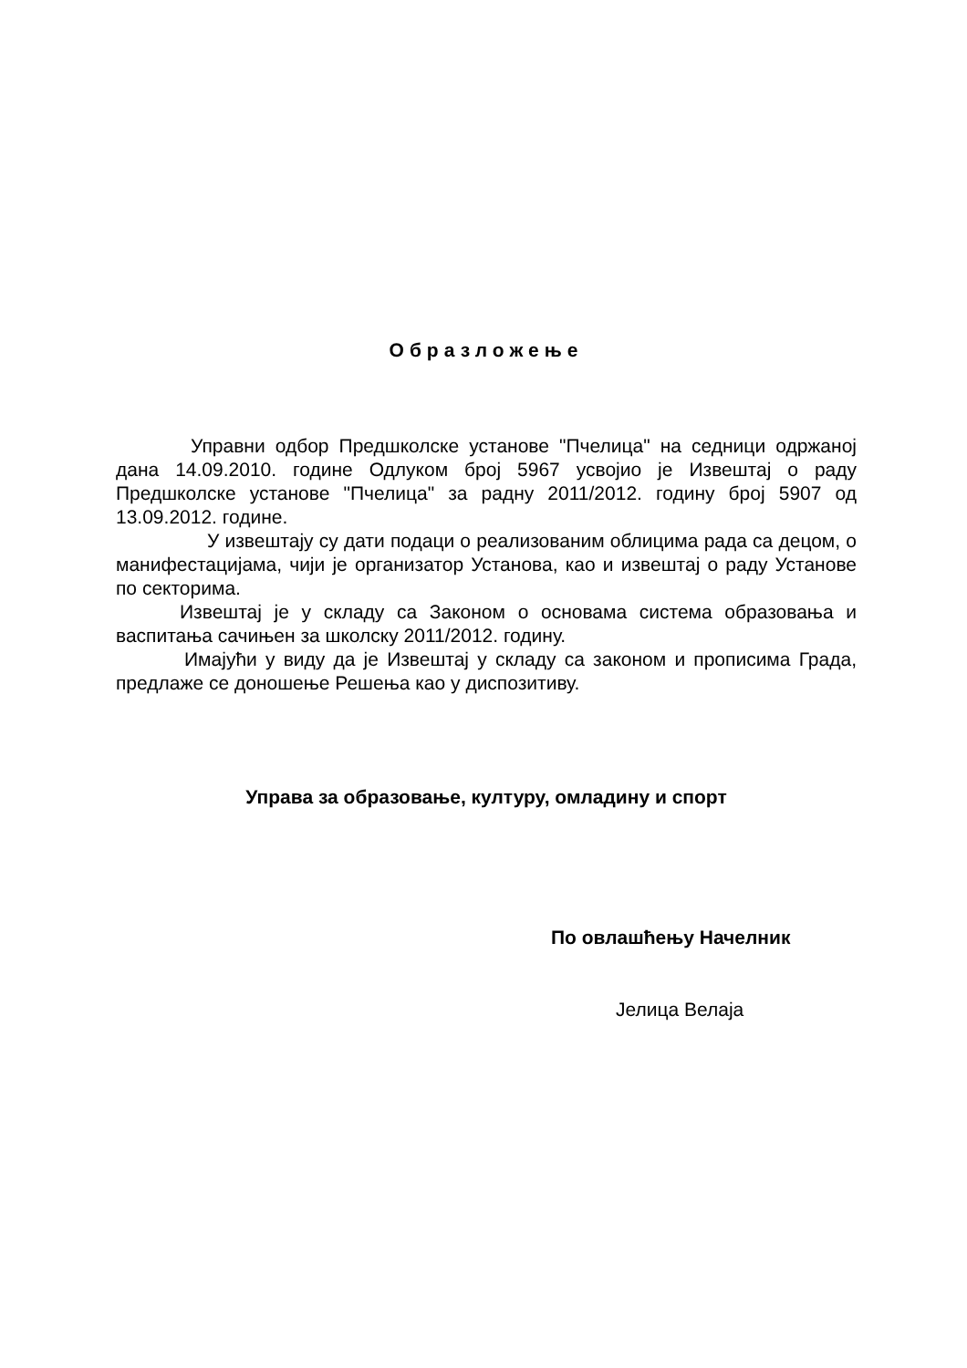Образложење
Управни одбор Предшколске установе "Пчелица" на седници одржаној дана 14.09.2010. године Одлуком број 5967 усвојио је Извештај о раду Предшколске установе "Пчелица" за радну 2011/2012. годину број 5907 од 13.09.2012. године.
У извештају су дати подаци о реализованим облицима рада са децом, о манифестацијама, чији је организатор Установа, као и извештај о раду Установе по секторима.
Извештај је у складу са Законом о основама система образовања и васпитања сачињен за школску 2011/2012. годину.
Имајући у виду да је Извештај у складу са законом и прописима Града, предлаже се доношење Решења као у диспозитиву.
Управа за образовање, културу, омладину и спорт
По овлашћењу Начелник
Јелица Велаја